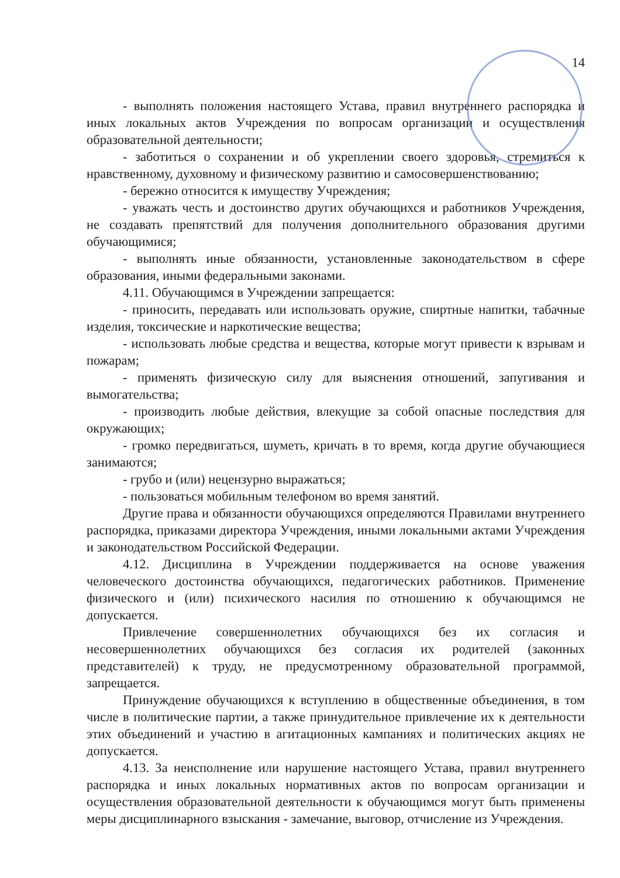14
- выполнять положения настоящего Устава, правил внутреннего распорядка и иных локальных актов Учреждения по вопросам организации и осуществления образовательной деятельности;
- заботиться о сохранении и об укреплении своего здоровья, стремиться к нравственному, духовному и физическому развитию и самосовершенствованию;
- бережно относится к имуществу Учреждения;
- уважать честь и достоинство других обучающихся и работников Учреждения, не создавать препятствий для получения дополнительного образования другими обучающимися;
- выполнять иные обязанности, установленные законодательством в сфере образования, иными федеральными законами.
4.11. Обучающимся в Учреждении запрещается:
- приносить, передавать или использовать оружие, спиртные напитки, табачные изделия, токсические и наркотические вещества;
- использовать любые средства и вещества, которые могут привести к взрывам и пожарам;
- применять физическую силу для выяснения отношений, запугивания и вымогательства;
- производить любые действия, влекущие за собой опасные последствия для окружающих;
- громко передвигаться, шуметь, кричать в то время, когда другие обучающиеся занимаются;
- грубо и (или) нецензурно выражаться;
- пользоваться мобильным телефоном во время занятий.
Другие права и обязанности обучающихся определяются Правилами внутреннего распорядка, приказами директора Учреждения, иными локальными актами Учреждения и законодательством Российской Федерации.
4.12. Дисциплина в Учреждении поддерживается на основе уважения человеческого достоинства обучающихся, педагогических работников. Применение физического и (или) психического насилия по отношению к обучающимся не допускается.
Привлечение совершеннолетних обучающихся без их согласия и несовершеннолетних обучающихся без согласия их родителей (законных представителей) к труду, не предусмотренному образовательной программой, запрещается.
Принуждение обучающихся к вступлению в общественные объединения, в том числе в политические партии, а также принудительное привлечение их к деятельности этих объединений и участию в агитационных кампаниях и политических акциях не допускается.
4.13. За неисполнение или нарушение настоящего Устава, правил внутреннего распорядка и иных локальных нормативных актов по вопросам организации и осуществления образовательной деятельности к обучающимся могут быть применены меры дисциплинарного взыскания - замечание, выговор, отчисление из Учреждения.